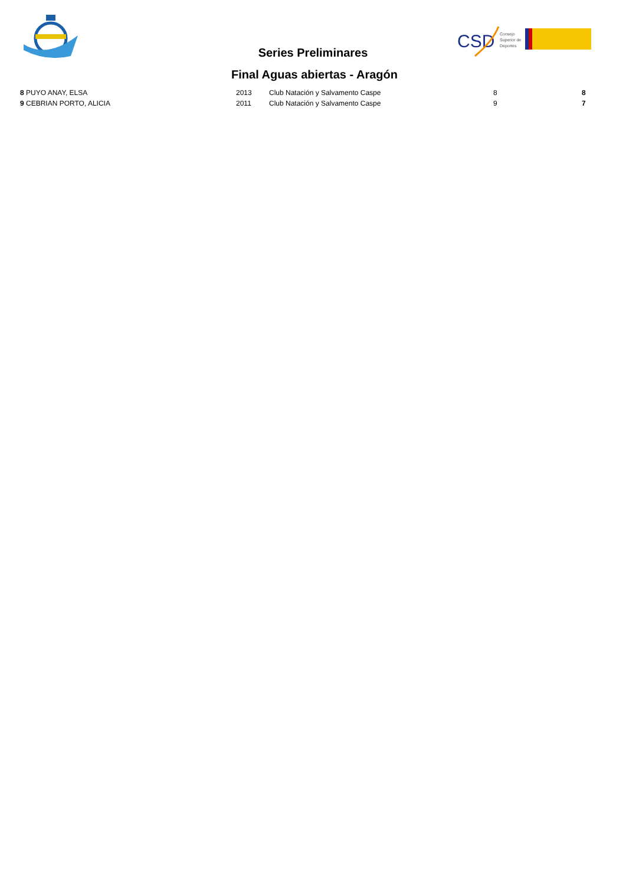CSD
Consejo
Superior de
Deportes
Series Preliminares
Final Aguas abiertas - Aragón
| 8 PUYO ANAY, ELSA | 2013 | Club Natación y Salvamento Caspe | 8 | 8 |
| 9 CEBRIAN PORTO, ALICIA | 2011 | Club Natación y Salvamento Caspe | 9 | 7 |